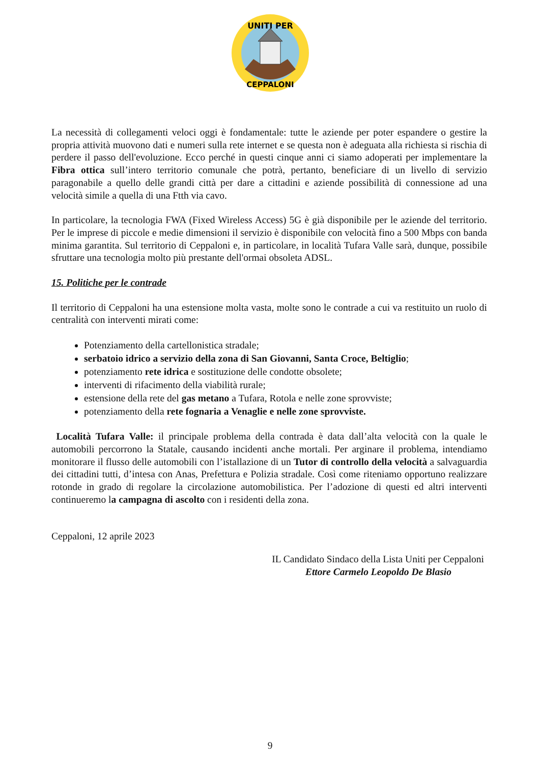UNITI PER
CEPPALONI
La necessità di collegamenti veloci oggi è fondamentale: tutte le aziende per poter espandere o gestire la propria attività muovono dati e numeri sulla rete internet e se questa non è adeguata alla richiesta si rischia di perdere il passo dell'evoluzione. Ecco perché in questi cinque anni ci siamo adoperati per implementare la Fibra ottica sull’intero territorio comunale che potrà, pertanto, beneficiare di un livello di servizio paragonabile a quello delle grandi città per dare a cittadini e aziende possibilità di connessione ad una velocità simile a quella di una Ftth via cavo.
In particolare, la tecnologia FWA (Fixed Wireless Access) 5G è già disponibile per le aziende del territorio. Per le imprese di piccole e medie dimensioni il servizio è disponibile con velocità fino a 500 Mbps con banda minima garantita. Sul territorio di Ceppaloni e, in particolare, in località Tufara Valle sarà, dunque, possibile sfruttare una tecnologia molto più prestante dell'ormai obsoleta ADSL.
15. Politiche per le contrade
Il territorio di Ceppaloni ha una estensione molta vasta, molte sono le contrade a cui va restituito un ruolo di centralità con interventi mirati come:
Potenziamento della cartellonistica stradale;
serbatoio idrico a servizio della zona di San Giovanni, Santa Croce, Beltiglio;
potenziamento rete idrica e sostituzione delle condotte obsolete;
interventi di rifacimento della viabilità rurale;
estensione della rete del gas metano a Tufara, Rotola e nelle zone sprovviste;
potenziamento della rete fognaria a Venaglie e nelle zone sprovviste.
Località Tufara Valle: il principale problema della contrada è data dall’alta velocità con la quale le automobili percorrono la Statale, causando incidenti anche mortali. Per arginare il problema, intendiamo monitorare il flusso delle automobili con l’istallazione di un Tutor di controllo della velocità a salvaguardia dei cittadini tutti, d’intesa con Anas, Prefettura e Polizia stradale. Così come riteniamo opportuno realizzare rotonde in grado di regolare la circolazione automobilistica. Per l’adozione di questi ed altri interventi continueremo la campagna di ascolto con i residenti della zona.
Ceppaloni, 12 aprile 2023
IL Candidato Sindaco della Lista Uniti per Ceppaloni
Ettore Carmelo Leopoldo De Blasio
9